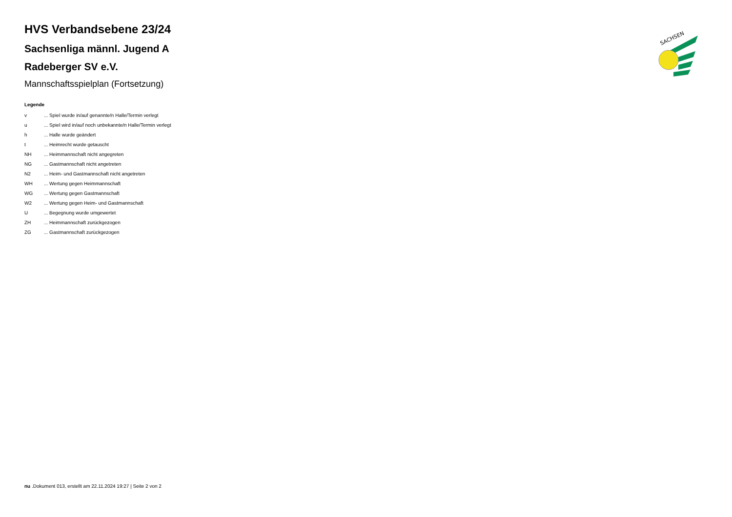SACHSEN
HVS Verbandsebene 23/24
Sachsenliga männl. Jugend A
Radeberger SV e.V.
Mannschaftsspielplan (Fortsetzung)
Legende
| v | ... Spiel wurde in/auf genannte/n Halle/Termin verlegt |
| u | ... Spiel wird in/auf noch unbekannte/n Halle/Termin verlegt |
| h | ... Halle wurde geändert |
| t | ... Heimrecht wurde getauscht |
| NH | ... Heimmannschaft nicht angegreten |
| NG | ... Gastmannschaft nicht angetreten |
| N2 | ... Heim- und Gastmannschaft nicht angetreten |
| WH | ... Wertung gegen Heimmannschaft |
| WG | ... Wertung gegen Gastmannschaft |
| W2 | ... Wertung gegen Heim- und Gastmannschaft |
| U | ... Begegnung wurde umgewertet |
| ZH | ... Heimmannschaft zurückgezogen |
| ZG | ... Gastmannschaft zurückgezogen |
nu .Dokument 013, erstellt am 22.11.2024 19:27 | Seite 2 von 2